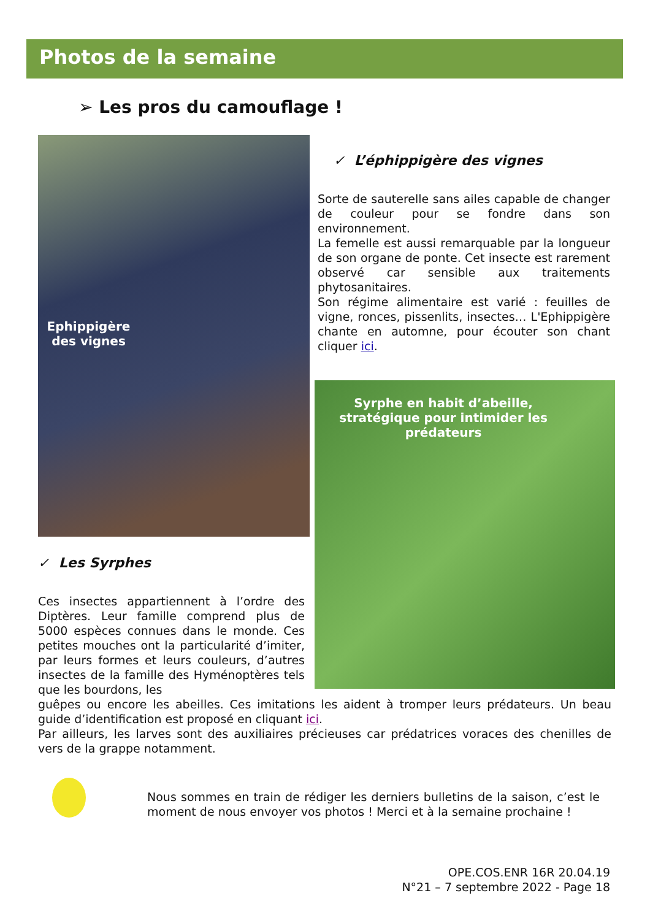Photos de la semaine
➢ Les pros du camouflage !
Ephippigère des vignes
✓ L’éphippigère des vignes
Sorte de sauterelle sans ailes capable de changer de couleur pour se fondre dans son environnement.
La femelle est aussi remarquable par la longueur de son organe de ponte. Cet insecte est rarement observé car sensible aux traitements phytosanitaires.
Son régime alimentaire est varié : feuilles de vigne, ronces, pissenlits, insectes… L'Ephippigère chante en automne, pour écouter son chant cliquer ici.
Syrphe en habit d’abeille, stratégique pour intimider les prédateurs
✓ Les Syrphes
Ces insectes appartiennent à l’ordre des Diptères. Leur famille comprend plus de 5000 espèces connues dans le monde. Ces petites mouches ont la particularité d’imiter, par leurs formes et leurs couleurs, d’autres insectes de la famille des Hyménoptères tels que les bourdons, les
guêpes ou encore les abeilles. Ces imitations les aident à tromper leurs prédateurs. Un beau guide d’identification est proposé en cliquant ici.
Par ailleurs, les larves sont des auxiliaires précieuses car prédatrices voraces des chenilles de vers de la grappe notamment.
Nous sommes en train de rédiger les derniers bulletins de la saison, c’est le moment de nous envoyer vos photos ! Merci et à la semaine prochaine !
OPE.COS.ENR 16R 20.04.19
N°21 – 7 septembre 2022 - Page 18